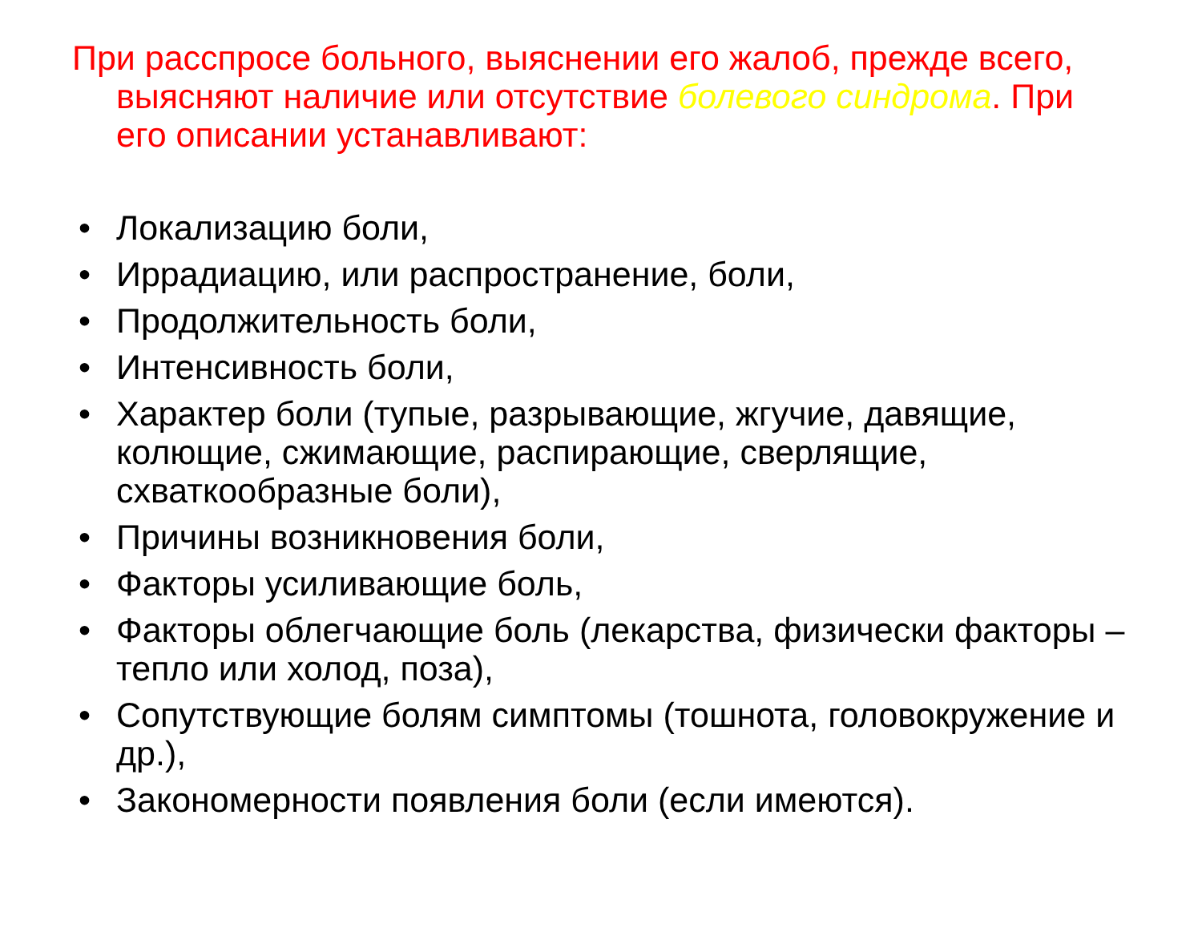При расспросе больного, выяснении его жалоб, прежде всего, выясняют наличие или отсутствие болевого синдрома. При его описании устанавливают:
• Локализацию боли,
• Иррадиацию, или распространение, боли,
• Продолжительность боли,
• Интенсивность боли,
• Характер боли (тупые, разрывающие, жгучие, давящие, колющие, сжимающие, распирающие, сверлящие, схваткообразные боли),
• Причины возникновения боли,
• Факторы усиливающие боль,
• Факторы облегчающие боль (лекарства, физически факторы – тепло или холод, поза),
• Сопутствующие болям симптомы (тошнота, головокружение и др.),
• Закономерности появления боли (если имеются).